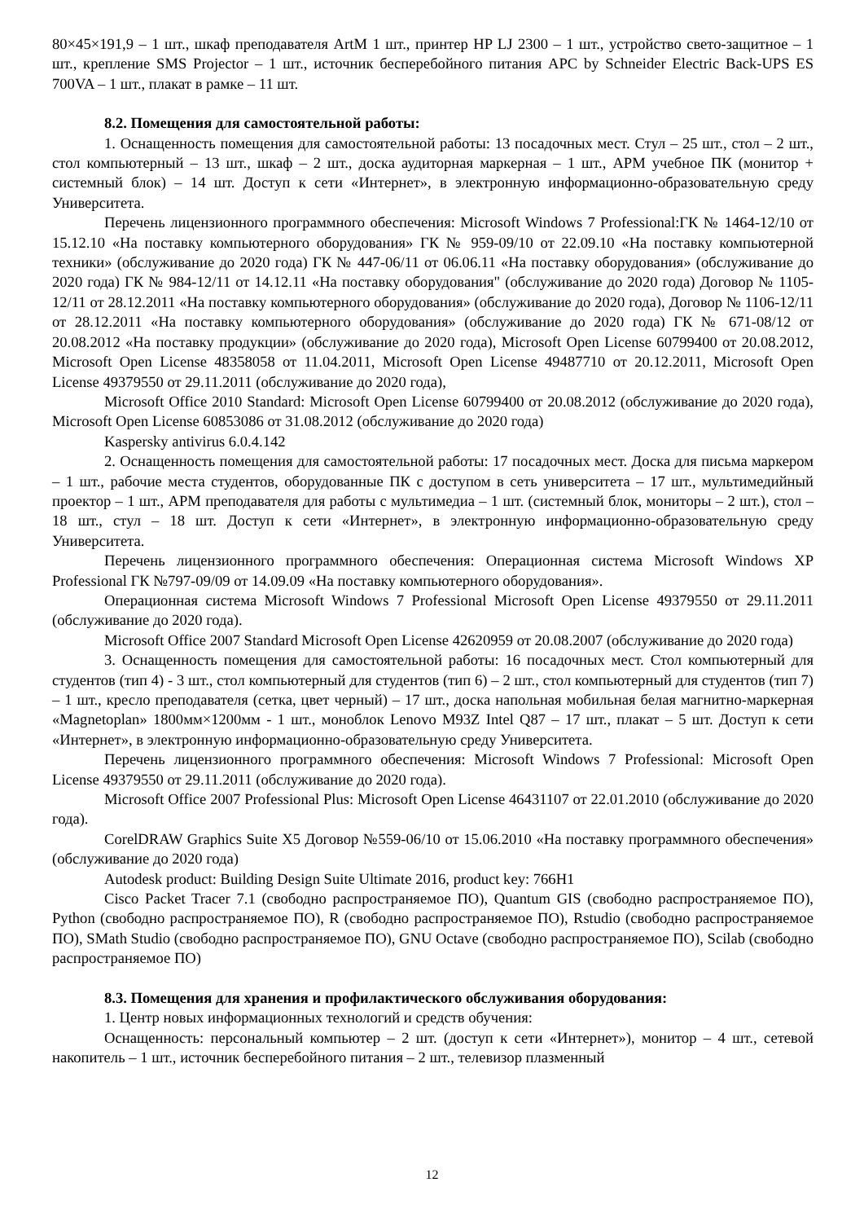80×45×191,9 – 1 шт., шкаф преподавателя ArtM 1 шт., принтер HP LJ 2300 – 1 шт., устройство свето-защитное – 1 шт., крепление SMS Projector – 1 шт., источник бесперебойного питания APC by Schneider Electric Back-UPS ES 700VA – 1 шт., плакат в рамке – 11 шт.
8.2. Помещения для самостоятельной работы:
1. Оснащенность помещения для самостоятельной работы: 13 посадочных мест. Стул – 25 шт., стол – 2 шт., стол компьютерный – 13 шт., шкаф – 2 шт., доска аудиторная маркерная – 1 шт., АРМ учебное ПК (монитор + системный блок) – 14 шт. Доступ к сети «Интернет», в электронную информационно-образовательную среду Университета.
Перечень лицензионного программного обеспечения: Microsoft Windows 7 Professional:ГК № 1464-12/10 от 15.12.10 «На поставку компьютерного оборудования» ГК № 959-09/10 от 22.09.10 «На поставку компьютерной техники» (обслуживание до 2020 года) ГК № 447-06/11 от 06.06.11 «На поставку оборудования» (обслуживание до 2020 года) ГК № 984-12/11 от 14.12.11 «На поставку оборудования" (обслуживание до 2020 года) Договор № 1105-12/11 от 28.12.2011 «На поставку компьютерного оборудования» (обслуживание до 2020 года), Договор № 1106-12/11 от 28.12.2011 «На поставку компьютерного оборудования» (обслуживание до 2020 года) ГК № 671-08/12 от 20.08.2012 «На поставку продукции» (обслуживание до 2020 года), Microsoft Open License 60799400 от 20.08.2012, Microsoft Open License 48358058 от 11.04.2011, Microsoft Open License 49487710 от 20.12.2011, Microsoft Open License 49379550 от 29.11.2011 (обслуживание до 2020 года),
Microsoft Office 2010 Standard: Microsoft Open License 60799400 от 20.08.2012 (обслуживание до 2020 года), Microsoft Open License 60853086 от 31.08.2012 (обслуживание до 2020 года)
Kaspersky antivirus 6.0.4.142
2. Оснащенность помещения для самостоятельной работы: 17 посадочных мест. Доска для письма маркером – 1 шт., рабочие места студентов, оборудованные ПК с доступом в сеть университета – 17 шт., мультимедийный проектор – 1 шт., АРМ преподавателя для работы с мультимедиа – 1 шт. (системный блок, мониторы – 2 шт.), стол – 18 шт., стул – 18 шт. Доступ к сети «Интернет», в электронную информационно-образовательную среду Университета.
Перечень лицензионного программного обеспечения: Операционная система Microsoft Windows XP Professional ГК №797-09/09 от 14.09.09 «На поставку компьютерного оборудования».
Операционная система Microsoft Windows 7 Professional Microsoft Open License 49379550 от 29.11.2011 (обслуживание до 2020 года).
Microsoft Office 2007 Standard Microsoft Open License 42620959 от 20.08.2007 (обслуживание до 2020 года)
3. Оснащенность помещения для самостоятельной работы: 16 посадочных мест. Стол компьютерный для студентов (тип 4) - 3 шт., стол компьютерный для студентов (тип 6) – 2 шт., стол компьютерный для студентов (тип 7) – 1 шт., кресло преподавателя (сетка, цвет черный) – 17 шт., доска напольная мобильная белая магнитно-маркерная «Magnetoplan» 1800мм×1200мм - 1 шт., моноблок Lenovo M93Z Intel Q87 – 17 шт., плакат – 5 шт. Доступ к сети «Интернет», в электронную информационно-образовательную среду Университета.
Перечень лицензионного программного обеспечения: Microsoft Windows 7 Professional: Microsoft Open License 49379550 от 29.11.2011 (обслуживание до 2020 года).
Microsoft Office 2007 Professional Plus: Microsoft Open License 46431107 от 22.01.2010 (обслуживание до 2020 года).
CorelDRAW Graphics Suite X5 Договор №559-06/10 от 15.06.2010 «На поставку программного обеспечения» (обслуживание до 2020 года)
Autodesk product: Building Design Suite Ultimate 2016, product key: 766H1
Cisco Packet Tracer 7.1 (свободно распространяемое ПО), Quantum GIS (свободно распространяемое ПО), Python (свободно распространяемое ПО), R (свободно распространяемое ПО), Rstudio (свободно распространяемое ПО), SMath Studio (свободно распространяемое ПО), GNU Octave (свободно распространяемое ПО), Scilab (свободно распространяемое ПО)
8.3. Помещения для хранения и профилактического обслуживания оборудования:
1. Центр новых информационных технологий и средств обучения:
Оснащенность: персональный компьютер – 2 шт. (доступ к сети «Интернет»), монитор – 4 шт., сетевой накопитель – 1 шт., источник бесперебойного питания – 2 шт., телевизор плазменный
12